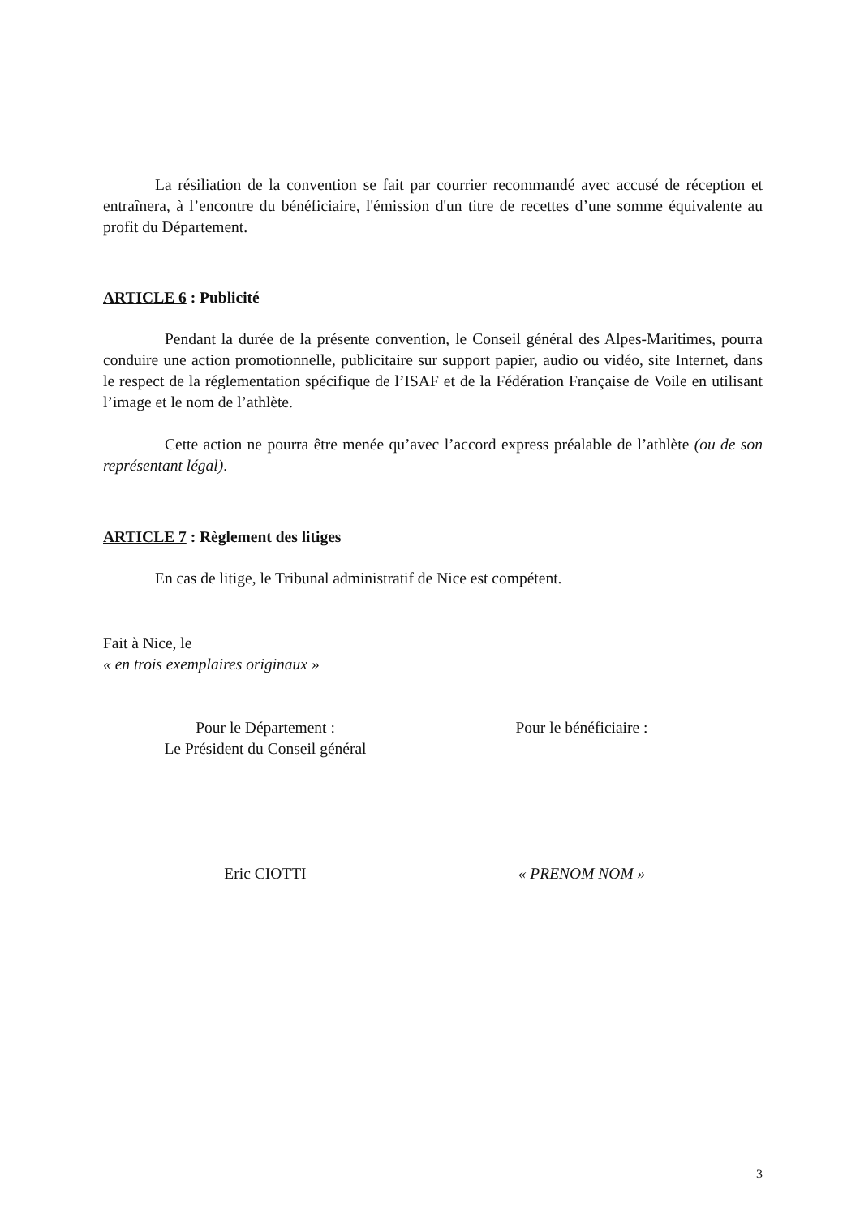La résiliation de la convention se fait par courrier recommandé avec accusé de réception et entraînera, à l’encontre du bénéficiaire, l'émission d'un titre de recettes d’une somme équivalente au profit du Département.
ARTICLE 6 : Publicité
Pendant la durée de la présente convention, le Conseil général des Alpes-Maritimes, pourra conduire une action promotionnelle, publicitaire sur support papier, audio ou vidéo, site Internet, dans le respect de la réglementation spécifique de l’ISAF et de la Fédération Française de Voile en utilisant l’image et le nom de l’athlète.
Cette action ne pourra être menée qu’avec l’accord express préalable de l’athlète (ou de son représentant légal).
ARTICLE 7 : Règlement des litiges
En cas de litige, le Tribunal administratif de Nice est compétent.
Fait à Nice, le
« en trois exemplaires originaux »
Pour le Département :
Le Président du Conseil général
Pour le bénéficiaire :
Eric CIOTTI « PRENOM NOM »
3